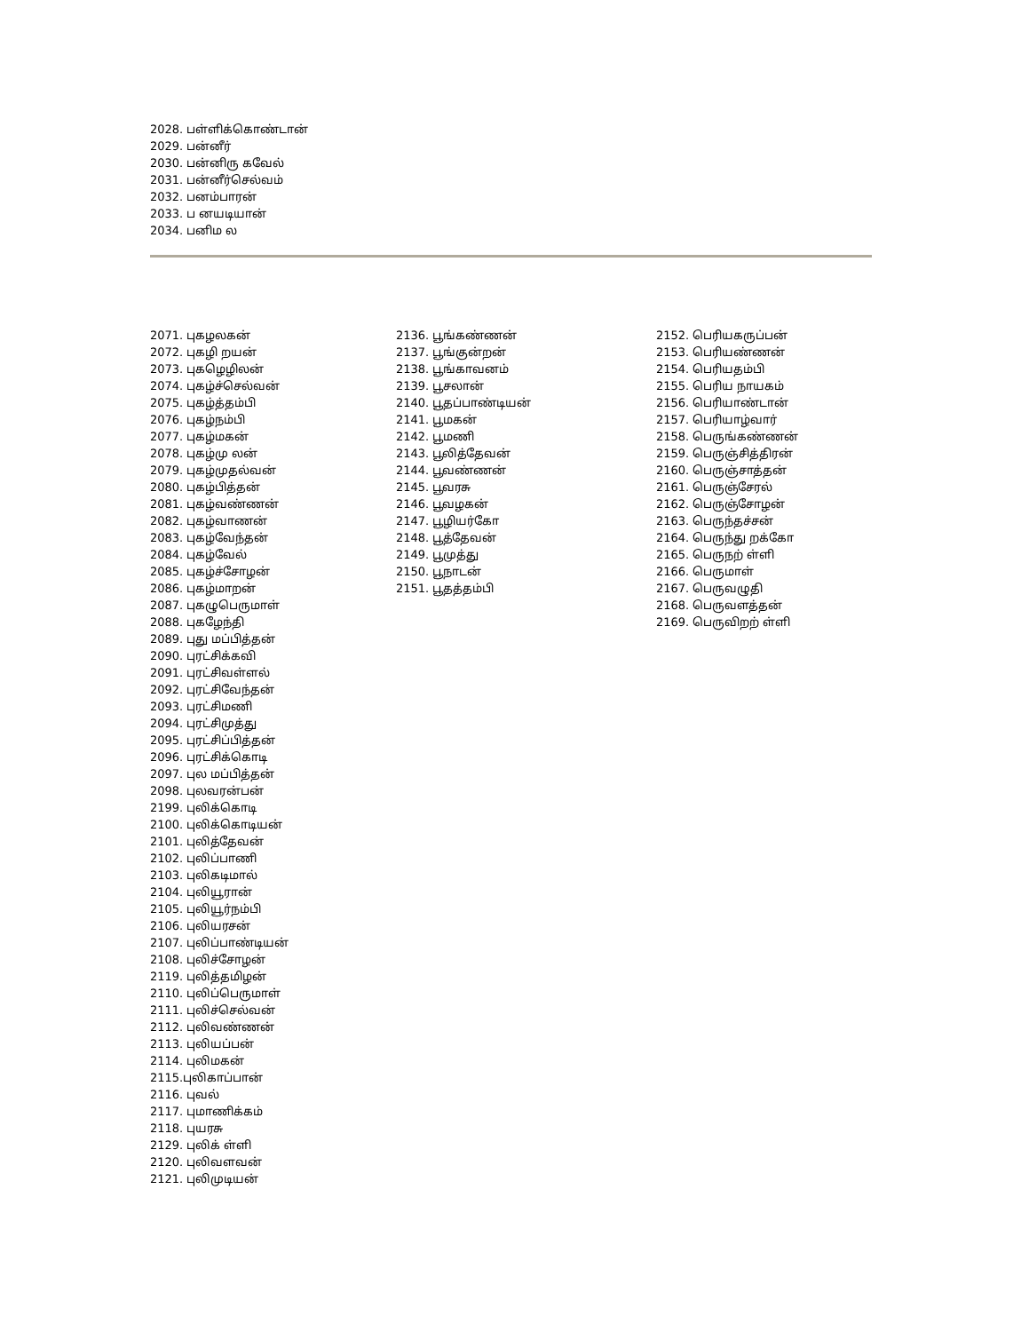2028. பள்ளிக்கொண்டான்
2029. பன்னீர்
2030. பன்னிரு கவேல்
2031. பன்னீர்செல்வம்
2032. பனம்பாரன்
2033. ப னயடியான்
2034. பனிம ல
2071. புகழலகன்
2072. புகழி றயன்
2073. புகழெழிலன்
2074. புகழ்ச்செல்வன்
2075. புகழ்த்தம்பி
2076. புகழ்நம்பி
2077. புகழ்மகன்
2078. புகழ்மு லன்
2079. புகழ்முதல்வன்
2080. புகழ்பித்தன்
2081. புகழ்வண்ணன்
2082. புகழ்வாணன்
2083. புகழ்வேந்தன்
2084. புகழ்வேல்
2085. புகழ்ச்சோழன்
2086. புகழ்மாறன்
2087. புகழுபெருமாள்
2088. புகழேந்தி
2089. புது மப்பித்தன்
2090. புரட்சிக்கவி
2091. புரட்சிவள்ளல்
2092. புரட்சிவேந்தன்
2093. புரட்சிமணி
2094. புரட்சிமுத்து
2095. புரட்சிப்பித்தன்
2096. புரட்சிக்கொடி
2097. புல மப்பித்தன்
2098. புலவரன்பன்
2199. புலிக்கொடி
2100. புலிக்கொடியன்
2101. புலித்தேவன்
2102. புலிப்பாணி
2103. புலிகடிமால்
2104. புலியூரான்
2105. புலியூர்நம்பி
2106. புலியரசன்
2107. புலிப்பாண்டியன்
2108. புலிச்சோழன்
2119. புலித்தமிழன்
2110. புலிப்பெருமாள்
2111. புலிச்செல்வன்
2112. புலிவண்ணன்
2113. புலியப்பன்
2114. புலிமகன்
2115.புலிகாப்பான்
2116. புவல்
2117. புமாணிக்கம்
2118. புயரசு
2129. புலிக் ள்ளி
2120. புலிவளவன்
2121. புலிமுடியன்
2136. பூங்கண்ணன்
2137. பூங்குன்றன்
2138. பூங்காவனம்
2139. பூசலான்
2140. பூதப்பாண்டியன்
2141. பூமகன்
2142. பூமணி
2143. பூலித்தேவன்
2144. பூவண்ணன்
2145. பூவரசு
2146. பூவழகன்
2147. பூழியர்கோ
2148. பூத்தேவன்
2149. பூமுத்து
2150. பூநாடன்
2151. பூதத்தம்பி
2152. பெரியகருப்பன்
2153. பெரியண்ணன்
2154. பெரியதம்பி
2155. பெரிய நாயகம்
2156. பெரியாண்டான்
2157. பெரியாழ்வார்
2158. பெருங்கண்ணன்
2159. பெருஞ்சித்திரன்
2160. பெருஞ்சாத்தன்
2161. பெருஞ்சேரல்
2162. பெருஞ்சோழன்
2163. பெருந்தச்சன்
2164. பெருந்து றக்கோ
2165. பெருநற் ள்ளி
2166. பெருமாள்
2167. பெருவழுதி
2168. பெருவளத்தன்
2169. பெருவிறற் ள்ளி